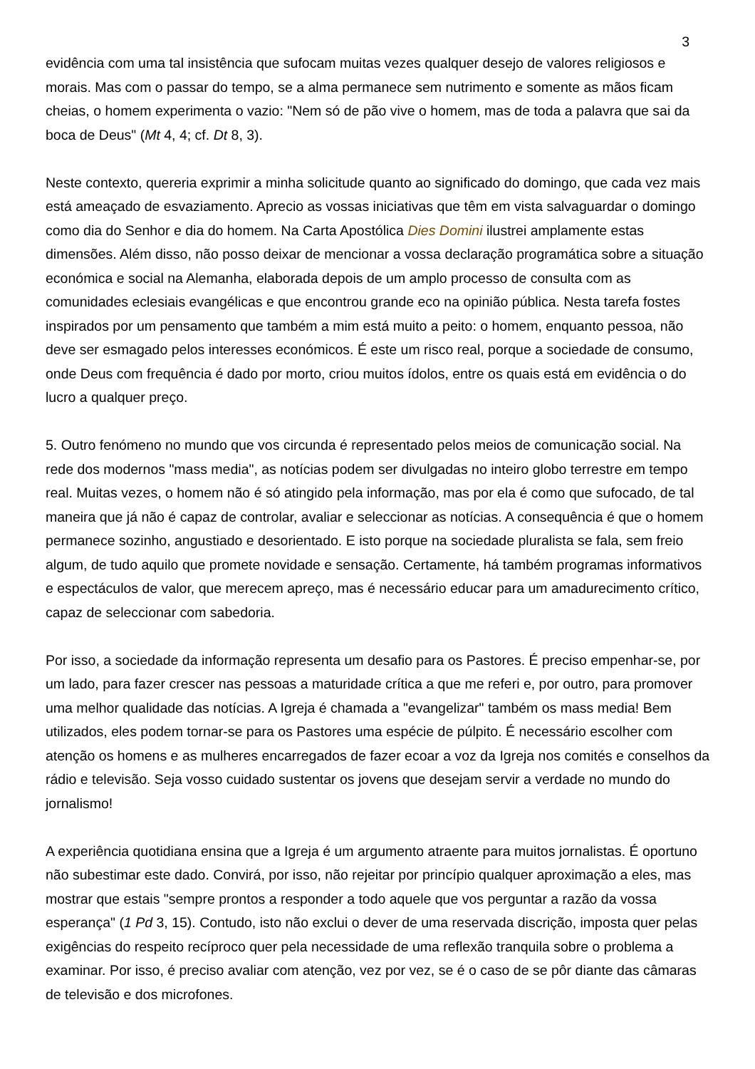3
evidência com uma tal insistência que sufocam muitas vezes qualquer desejo de valores religiosos e morais. Mas com o passar do tempo, se a alma permanece sem nutrimento e somente as mãos ficam cheias, o homem experimenta o vazio: "Nem só de pão vive o homem, mas de toda a palavra que sai da boca de Deus" (Mt 4, 4; cf. Dt 8, 3).
Neste contexto, quereria exprimir a minha solicitude quanto ao significado do domingo, que cada vez mais está ameaçado de esvaziamento. Aprecio as vossas iniciativas que têm em vista salvaguardar o domingo como dia do Senhor e dia do homem. Na Carta Apostólica Dies Domini ilustrei amplamente estas dimensões. Além disso, não posso deixar de mencionar a vossa declaração programática sobre a situação económica e social na Alemanha, elaborada depois de um amplo processo de consulta com as comunidades eclesiais evangélicas e que encontrou grande eco na opinião pública. Nesta tarefa fostes inspirados por um pensamento que também a mim está muito a peito: o homem, enquanto pessoa, não deve ser esmagado pelos interesses económicos. É este um risco real, porque a sociedade de consumo, onde Deus com frequência é dado por morto, criou muitos ídolos, entre os quais está em evidência o do lucro a qualquer preço.
5. Outro fenómeno no mundo que vos circunda é representado pelos meios de comunicação social. Na rede dos modernos "mass media", as notícias podem ser divulgadas no inteiro globo terrestre em tempo real. Muitas vezes, o homem não é só atingido pela informação, mas por ela é como que sufocado, de tal maneira que já não é capaz de controlar, avaliar e seleccionar as notícias. A consequência é que o homem permanece sozinho, angustiado e desorientado. E isto porque na sociedade pluralista se fala, sem freio algum, de tudo aquilo que promete novidade e sensação. Certamente, há também programas informativos e espectáculos de valor, que merecem apreço, mas é necessário educar para um amadurecimento crítico, capaz de seleccionar com sabedoria.
Por isso, a sociedade da informação representa um desafio para os Pastores. É preciso empenhar-se, por um lado, para fazer crescer nas pessoas a maturidade crítica a que me referi e, por outro, para promover uma melhor qualidade das notícias. A Igreja é chamada a "evangelizar" também os mass media! Bem utilizados, eles podem tornar-se para os Pastores uma espécie de púlpito. É necessário escolher com atenção os homens e as mulheres encarregados de fazer ecoar a voz da Igreja nos comités e conselhos da rádio e televisão. Seja vosso cuidado sustentar os jovens que desejam servir a verdade no mundo do jornalismo!
A experiência quotidiana ensina que a Igreja é um argumento atraente para muitos jornalistas. É oportuno não subestimar este dado. Convirá, por isso, não rejeitar por princípio qualquer aproximação a eles, mas mostrar que estais "sempre prontos a responder a todo aquele que vos perguntar a razão da vossa esperança" (1 Pd 3, 15). Contudo, isto não exclui o dever de uma reservada discrição, imposta quer pelas exigências do respeito recíproco quer pela necessidade de uma reflexão tranquila sobre o problema a examinar. Por isso, é preciso avaliar com atenção, vez por vez, se é o caso de se pôr diante das câmaras de televisão e dos microfones.